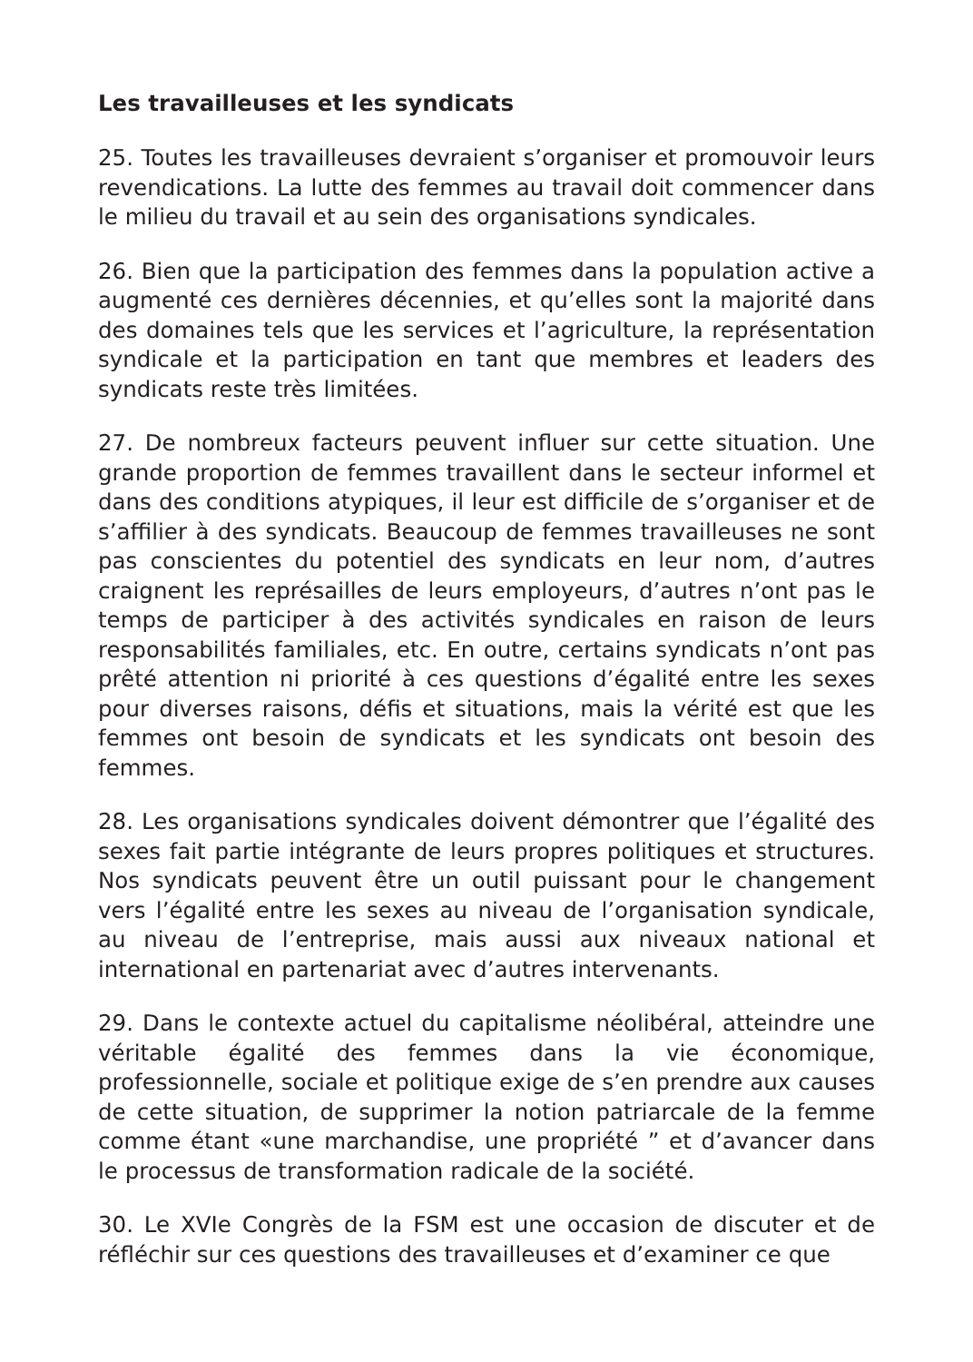Les travailleuses et les syndicats
25. Toutes les travailleuses devraient s’organiser et promouvoir leurs revendications. La lutte des femmes au travail doit commencer dans le milieu du travail et au sein des organisations syndicales.
26. Bien que la participation des femmes dans la population active a augmenté ces dernières décennies, et qu’elles sont la majorité dans des domaines tels que les services et l’agriculture, la représentation syndicale et la participation en tant que membres et leaders des syndicats reste très limitées.
27. De nombreux facteurs peuvent influer sur cette situation. Une grande proportion de femmes travaillent dans le secteur informel et dans des conditions atypiques, il leur est difficile de s’organiser et de s’affilier à des syndicats. Beaucoup de femmes travailleuses ne sont pas conscientes du potentiel des syndicats en leur nom, d’autres craignent les représailles de leurs employeurs, d’autres n’ont pas le temps de participer à des activités syndicales en raison de leurs responsabilités familiales, etc. En outre, certains syndicats n’ont pas prêté attention ni priorité à ces questions d’égalité entre les sexes pour diverses raisons, défis et situations, mais la vérité est que les femmes ont besoin de syndicats et les syndicats ont besoin des femmes.
28. Les organisations syndicales doivent démontrer que l’égalité des sexes fait partie intégrante de leurs propres politiques et structures. Nos syndicats peuvent être un outil puissant pour le changement vers l’égalité entre les sexes au niveau de l’organisation syndicale, au niveau de l’entreprise, mais aussi aux niveaux national et international en partenariat avec d’autres intervenants.
29. Dans le contexte actuel du capitalisme néolibéral, atteindre une véritable égalité des femmes dans la vie économique, professionnelle, sociale et politique exige de s’en prendre aux causes de cette situation, de supprimer la notion patriarcale de la femme comme étant «une marchandise, une propriété ” et d’avancer dans le processus de transformation radicale de la société.
30. Le XVIe Congrès de la FSM est une occasion de discuter et de réfléchir sur ces questions des travailleuses et d’examiner ce que